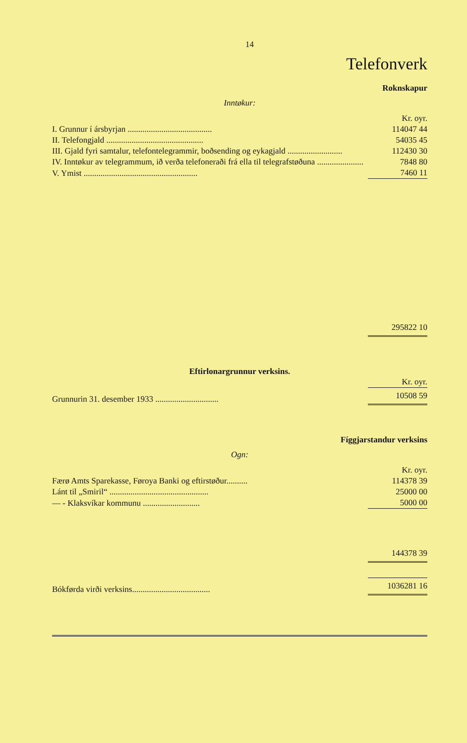14
Telefonverk
Roknskapur
Inntøkur:
| | Kr. oyr. |
| I. Grunnur í ársbyrjan ........................................ | 114047 44 |
| II. Telefongjald .............................................. | 54035 45 |
| III. Gjald fyri samtalur, telefontelegrammir, boðsending og eykagjald .......................... | 112430 30 |
| IV. Inntøkur av telegrammum, ið verða telefoneraði frá ella til telegrafstøðuna ...................... | 7848 80 |
| V. Ymist ...................................................... | 7460 11 |
| | 295822 10 |
Eftirlonargrunnur verksins.
| | Kr. oyr. |
| Grunnurin 31. desember 1933 .............................. | 10508 59 |
Fíggjarstandur verksins
Ogn:
| | Kr. oyr. |
| Færø Amts Sparekasse, Føroya Banki og eftirstøður.......... | 114378 39 |
| Lánt til „Smiril“ ............................................... | 25000 00 |
| — - Klaksvíkar kommunu ........................... | 5000 00 |
| | 144378 39 |
| Bókførda virði verksins..................................... | 1036281 16 |